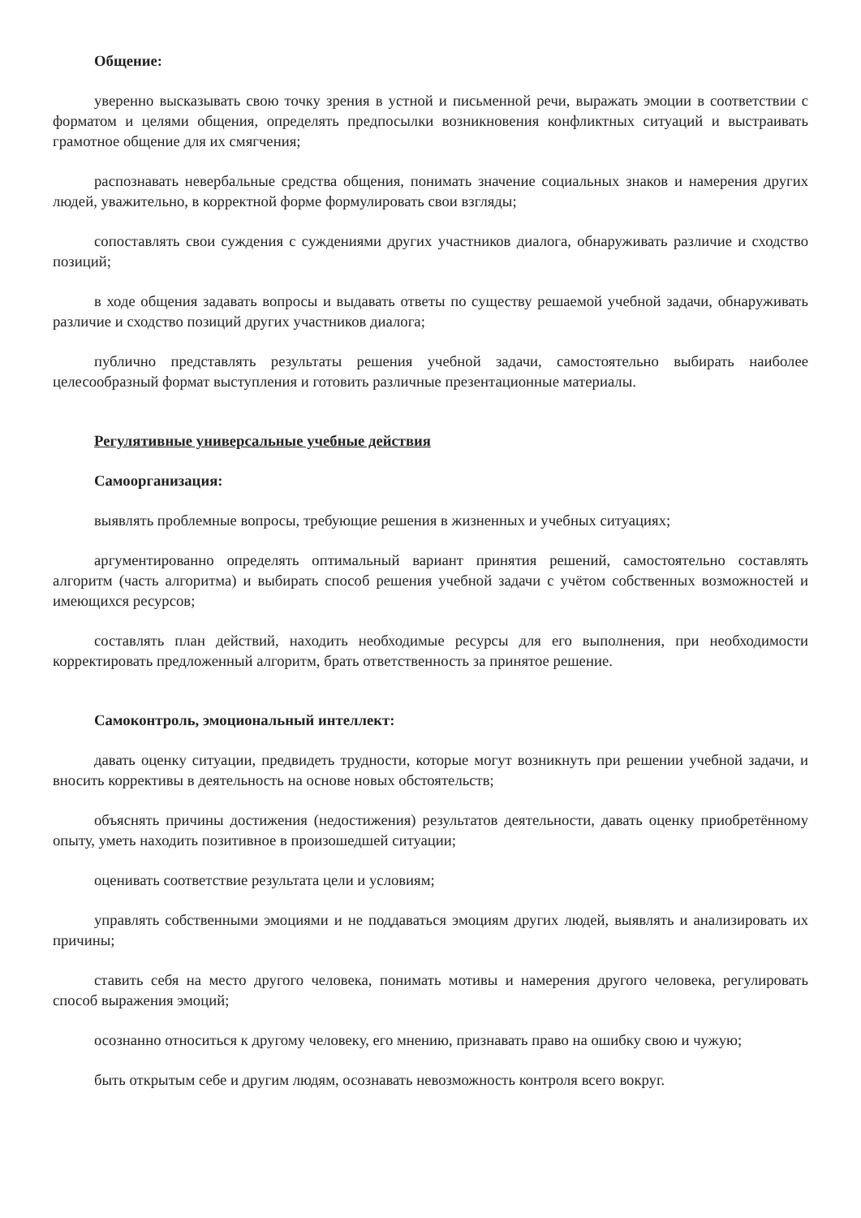Общение:
уверенно высказывать свою точку зрения в устной и письменной речи, выражать эмоции в соответствии с форматом и целями общения, определять предпосылки возникновения конфликтных ситуаций и выстраивать грамотное общение для их смягчения;
распознавать невербальные средства общения, понимать значение социальных знаков и намерения других людей, уважительно, в корректной форме формулировать свои взгляды;
сопоставлять свои суждения с суждениями других участников диалога, обнаруживать различие и сходство позиций;
в ходе общения задавать вопросы и выдавать ответы по существу решаемой учебной задачи, обнаруживать различие и сходство позиций других участников диалога;
публично представлять результаты решения учебной задачи, самостоятельно выбирать наиболее целесообразный формат выступления и готовить различные презентационные материалы.
Регулятивные универсальные учебные действия
Самоорганизация:
выявлять проблемные вопросы, требующие решения в жизненных и учебных ситуациях;
аргументированно определять оптимальный вариант принятия решений, самостоятельно составлять алгоритм (часть алгоритма) и выбирать способ решения учебной задачи с учётом собственных возможностей и имеющихся ресурсов;
составлять план действий, находить необходимые ресурсы для его выполнения, при необходимости корректировать предложенный алгоритм, брать ответственность за принятое решение.
Самоконтроль, эмоциональный интеллект:
давать оценку ситуации, предвидеть трудности, которые могут возникнуть при решении учебной задачи, и вносить коррективы в деятельность на основе новых обстоятельств;
объяснять причины достижения (недостижения) результатов деятельности, давать оценку приобретённому опыту, уметь находить позитивное в произошедшей ситуации;
оценивать соответствие результата цели и условиям;
управлять собственными эмоциями и не поддаваться эмоциям других людей, выявлять и анализировать их причины;
ставить себя на место другого человека, понимать мотивы и намерения другого человека, регулировать способ выражения эмоций;
осознанно относиться к другому человеку, его мнению, признавать право на ошибку свою и чужую;
быть открытым себе и другим людям, осознавать невозможность контроля всего вокруг.